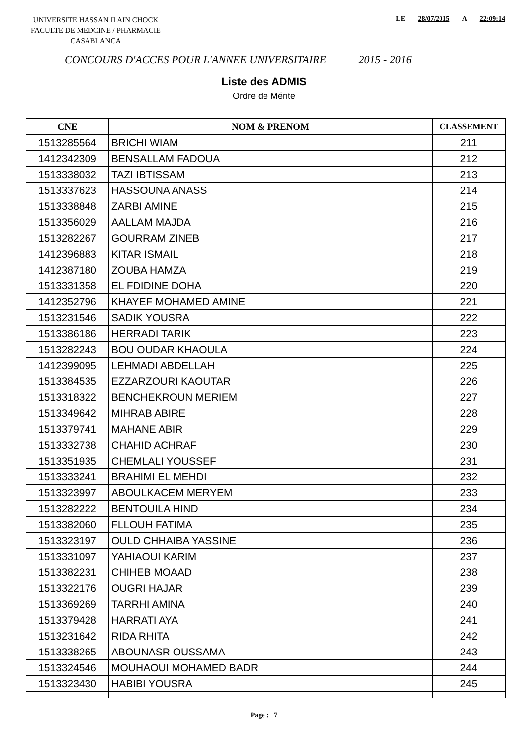UNIVERSITE HASSAN II AIN CHOCK
FACULTE DE MEDCINE / PHARMACIE
CASABLANCA
LE 28/07/2015 A 22:09:14
CONCOURS D'ACCES POUR L'ANNEE UNIVERSITAIRE 2015 - 2016
Liste des ADMIS
Ordre de Mérite
| CNE | NOM & PRENOM | CLASSEMENT |
| --- | --- | --- |
| 1513285564 | BRICHI WIAM | 211 |
| 1412342309 | BENSALLAM FADOUA | 212 |
| 1513338032 | TAZI IBTISSAM | 213 |
| 1513337623 | HASSOUNA ANASS | 214 |
| 1513338848 | ZARBI AMINE | 215 |
| 1513356029 | AALLAM MAJDA | 216 |
| 1513282267 | GOURRAM ZINEB | 217 |
| 1412396883 | KITAR ISMAIL | 218 |
| 1412387180 | ZOUBA HAMZA | 219 |
| 1513331358 | EL FDIDINE DOHA | 220 |
| 1412352796 | KHAYEF MOHAMED AMINE | 221 |
| 1513231546 | SADIK YOUSRA | 222 |
| 1513386186 | HERRADI TARIK | 223 |
| 1513282243 | BOU OUDAR KHAOULA | 224 |
| 1412399095 | LEHMADI ABDELLAH | 225 |
| 1513384535 | EZZARZOURI KAOUTAR | 226 |
| 1513318322 | BENCHEKROUN MERIEM | 227 |
| 1513349642 | MIHRAB ABIRE | 228 |
| 1513379741 | MAHANE ABIR | 229 |
| 1513332738 | CHAHID ACHRAF | 230 |
| 1513351935 | CHEMLALI YOUSSEF | 231 |
| 1513333241 | BRAHIMI EL MEHDI | 232 |
| 1513323997 | ABOULKACEM MERYEM | 233 |
| 1513282222 | BENTOUILA HIND | 234 |
| 1513382060 | FLLOUH FATIMA | 235 |
| 1513323197 | OULD CHHAIBA YASSINE | 236 |
| 1513331097 | YAHIAOUI KARIM | 237 |
| 1513382231 | CHIHEB MOAAD | 238 |
| 1513322176 | OUGRI HAJAR | 239 |
| 1513369269 | TARRHI AMINA | 240 |
| 1513379428 | HARRATI AYA | 241 |
| 1513231642 | RIDA RHITA | 242 |
| 1513338265 | ABOUNASR OUSSAMA | 243 |
| 1513324546 | MOUHAOUI MOHAMED BADR | 244 |
| 1513323430 | HABIBI YOUSRA | 245 |
Page : 7